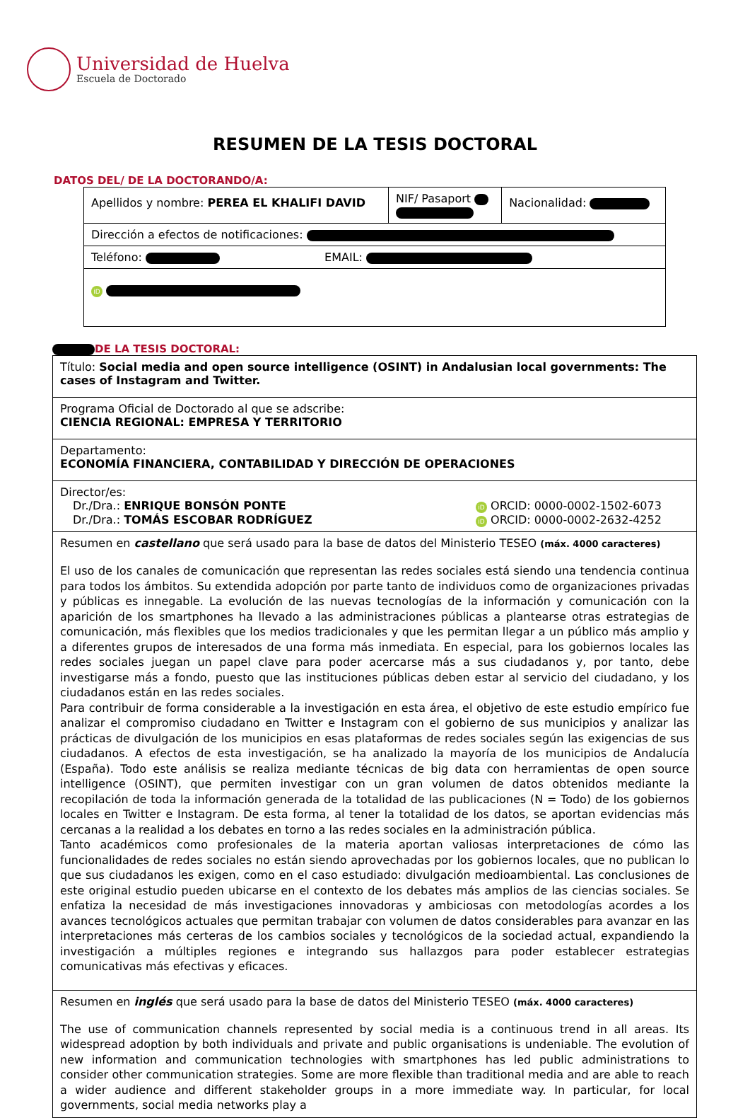Universidad de Huelva
Escuela de Doctorado
RESUMEN DE LA TESIS DOCTORAL
DATOS DEL/ DE LA DOCTORANDO/A:
| Apellidos y nombre: PEREA EL KHALIFI DAVID | NIF/ Pasaport | Nacionalidad: |
| Dirección a efectos de notificaciones: | | |
| Teléfono: EMAIL: | | |
| iD | | |
DE LA TESIS DOCTORAL:
| Título: Social media and open source intelligence (OSINT) in Andalusian local governments: The cases of Instagram and Twitter. |
| Programa Oficial de Doctorado al que se adscribe: CIENCIA REGIONAL: EMPRESA Y TERRITORIO |
| Departamento: ECONOMÍA FINANCIERA, CONTABILIDAD Y DIRECCIÓN DE OPERACIONES |
| Director/es: Dr./Dra.: ENRIQUE BONSÓN PONTE iD ORCID: 0000-0002-1502-6073 Dr./Dra.: TOMÁS ESCOBAR RODRÍGUEZ iD ORCID: 0000-0002-2632-4252 |
| Resumen en castellano que será usado para la base de datos del Ministerio TESEO (máx. 4000 caracteres) El uso de los canales de comunicación que representan las redes sociales está siendo una tendencia continua para todos los ámbitos. Su extendida adopción por parte tanto de individuos como de organizaciones privadas y públicas es innegable. La evolución de las nuevas tecnologías de la información y comunicación con la aparición de los smartphones ha llevado a las administraciones públicas a plantearse otras estrategias de comunicación, más flexibles que los medios tradicionales y que les permitan llegar a un público más amplio y a diferentes grupos de interesados de una forma más inmediata. En especial, para los gobiernos locales las redes sociales juegan un papel clave para poder acercarse más a sus ciudadanos y, por tanto, debe investigarse más a fondo, puesto que las instituciones públicas deben estar al servicio del ciudadano, y los ciudadanos están en las redes sociales. Para contribuir de forma considerable a la investigación en esta área, el objetivo de este estudio empírico fue analizar el compromiso ciudadano en Twitter e Instagram con el gobierno de sus municipios y analizar las prácticas de divulgación de los municipios en esas plataformas de redes sociales según las exigencias de sus ciudadanos. A efectos de esta investigación, se ha analizado la mayoría de los municipios de Andalucía (España). Todo este análisis se realiza mediante técnicas de big data con herramientas de open source intelligence (OSINT), que permiten investigar con un gran volumen de datos obtenidos mediante la recopilación de toda la información generada de la totalidad de las publicaciones (N = Todo) de los gobiernos locales en Twitter e Instagram. De esta forma, al tener la totalidad de los datos, se aportan evidencias más cercanas a la realidad a los debates en torno a las redes sociales en la administración pública. Tanto académicos como profesionales de la materia aportan valiosas interpretaciones de cómo las funcionalidades de redes sociales no están siendo aprovechadas por los gobiernos locales, que no publican lo que sus ciudadanos les exigen, como en el caso estudiado: divulgación medioambiental. Las conclusiones de este original estudio pueden ubicarse en el contexto de los debates más amplios de las ciencias sociales. Se enfatiza la necesidad de más investigaciones innovadoras y ambiciosas con metodologías acordes a los avances tecnológicos actuales que permitan trabajar con volumen de datos considerables para avanzar en las interpretaciones más certeras de los cambios sociales y tecnológicos de la sociedad actual, expandiendo la investigación a múltiples regiones e integrando sus hallazgos para poder establecer estrategias comunicativas más efectivas y eficaces. |
| Resumen en inglés que será usado para la base de datos del Ministerio TESEO (máx. 4000 caracteres) The use of communication channels represented by social media is a continuous trend in all areas. Its widespread adoption by both individuals and private and public organisations is undeniable. The evolution of new information and communication technologies with smartphones has led public administrations to consider other communication strategies. Some are more flexible than traditional media and are able to reach a wider audience and different stakeholder groups in a more immediate way. In particular, for local governments, social media networks play a |